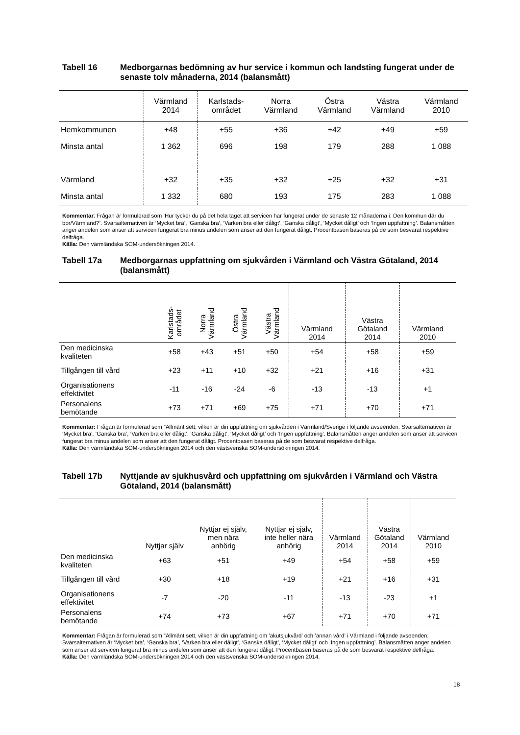Tabell 16 Medborgarnas bedömning av hur service i kommun och landsting fungerat under de senaste tolv månaderna, 2014 (balansmått)
| | Värmland 2014 | Karlstads- området | Norra Värmland | Östra Värmland | Västra Värmland | Värmland 2010 |
| --- | --- | --- | --- | --- | --- | --- |
| Hemkommunen | +48 | +55 | +36 | +42 | +49 | +59 |
| Minsta antal | 1 362 | 696 | 198 | 179 | 288 | 1 088 |
| Värmland | +32 | +35 | +32 | +25 | +32 | +31 |
| Minsta antal | 1 332 | 680 | 193 | 175 | 283 | 1 088 |
Kommentar: Frågan är formulerad som ‘Hur tycker du på det hela taget att servicen har fungerat under de senaste 12 månaderna i: Den kommun där du bor/Värmland?’. Svarsalternativen är ‘Mycket bra’, ‘Ganska bra’, ‘Varken bra eller dåligt’, ‘Ganska dåligt’, ‘Mycket dåligt’ och ‘Ingen uppfattning’. Balansmåtten anger andelen som anser att servicen fungerat bra minus andelen som anser att den fungerat dåligt. Procentbasen baseras på de som besvarat respektive delfråga.
Källa: Den värmländska SOM-undersökningen 2014.
Tabell 17a Medborgarnas uppfattning om sjukvården i Värmland och Västra Götaland, 2014 (balansmått)
| | Karlstads- området | Norra Värmland | Östra Värmland | Västra Värmland | Värmland 2014 | Västra Götaland 2014 | Värmland 2010 |
| --- | --- | --- | --- | --- | --- | --- | --- |
| Den medicinska kvaliteten | +58 | +43 | +51 | +50 | +54 | +58 | +59 |
| Tillgången till vård | +23 | +11 | +10 | +32 | +21 | +16 | +31 |
| Organisationens effektivitet | -11 | -16 | -24 | -6 | -13 | -13 | +1 |
| Personalens bemötande | +73 | +71 | +69 | +75 | +71 | +70 | +71 |
Kommentar: Frågan är formulerad som ”Allmänt sett, vilken är din uppfattning om sjukvården i Värmland/Sverige i följande avseenden: Svarsalternativen är ‘Mycket bra’, ‘Ganska bra’, ‘Varken bra eller dåligt’, ‘Ganska dåligt’, ‘Mycket dåligt’ och ‘Ingen uppfattning’. Balansmåtten anger andelen som anser att servicen fungerat bra minus andelen som anser att den fungerat dåligt. Procentbasen baseras på de som besvarat respektive delfråga.
Källa: Den värmländska SOM-undersökningen 2014 och den västsvenska SOM-undersökningen 2014.
Tabell 17b Nyttjande av sjukhusvård och uppfattning om sjukvården i Värmland och Västra Götaland, 2014 (balansmått)
| | Nyttjar själv | Nyttjar ej själv, men nära anhörig | Nyttjar ej själv, inte heller nära anhörig | Värmland 2014 | Västra Götaland 2014 | Värmland 2010 |
| --- | --- | --- | --- | --- | --- | --- |
| Den medicinska kvaliteten | +63 | +51 | +49 | +54 | +58 | +59 |
| Tillgången till vård | +30 | +18 | +19 | +21 | +16 | +31 |
| Organisationens effektivitet | -7 | -20 | -11 | -13 | -23 | +1 |
| Personalens bemötande | +74 | +73 | +67 | +71 | +70 | +71 |
Kommentar: Frågan är formulerad som ”Allmänt sett, vilken är din uppfattning om ’akutsjukvård’ och ’annan vård’ i Värmland i följande avseenden: Svarsalternativen är ‘Mycket bra’, ‘Ganska bra’, ‘Varken bra eller dåligt’, ‘Ganska dåligt’, ‘Mycket dåligt’ och ‘Ingen uppfattning’. Balansmåtten anger andelen som anser att servicen fungerat bra minus andelen som anser att den fungerat dåligt. Procentbasen baseras på de som besvarat respektive delfråga.
Källa: Den värmländska SOM-undersökningen 2014 och den västsvenska SOM-undersökningen 2014.
18